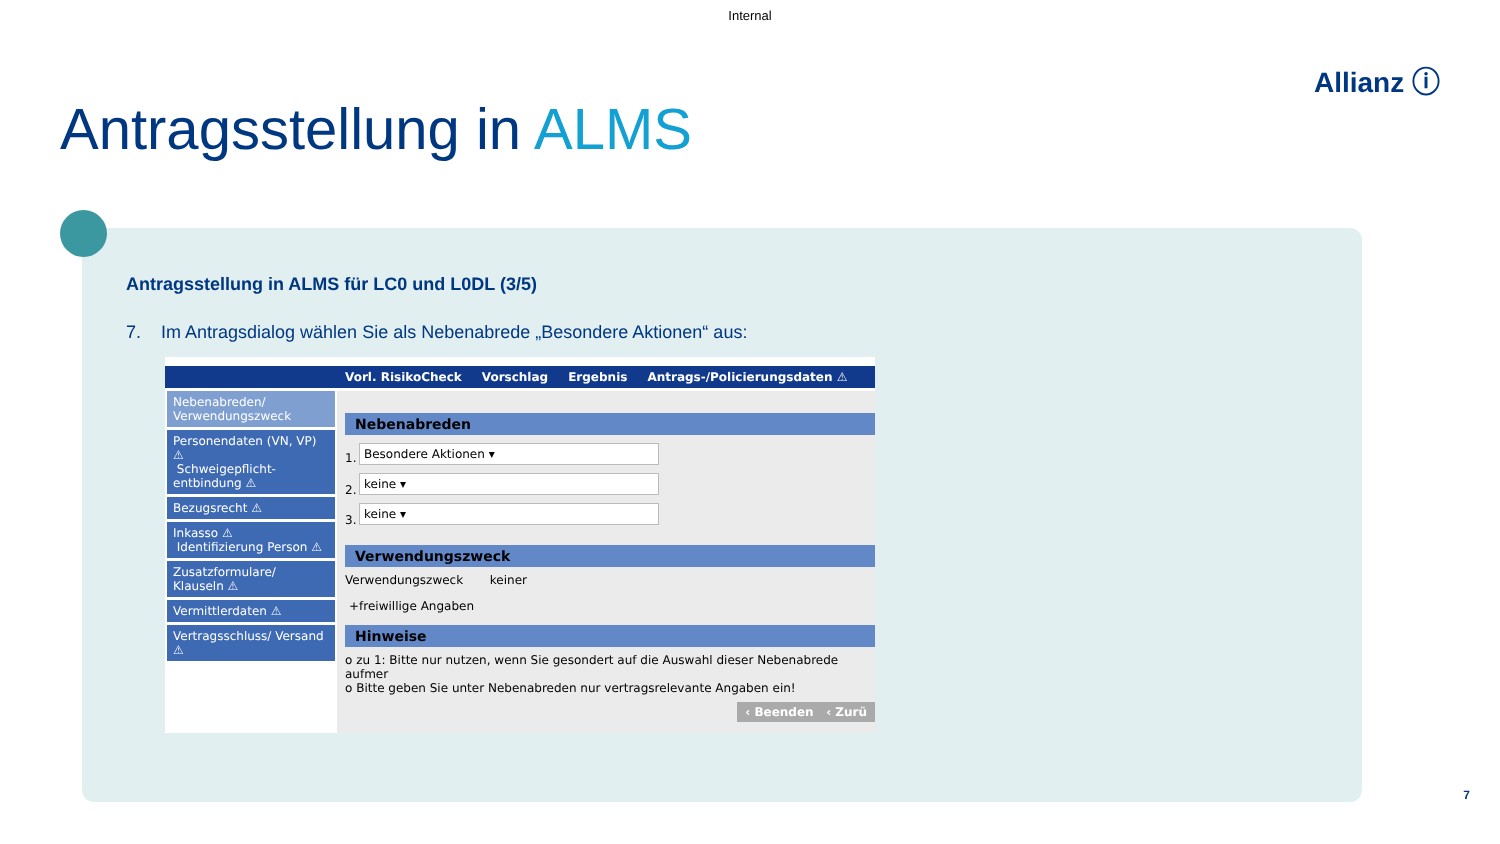Internal
Allianz ⓘ
Antragsstellung in ALMS
Antragsstellung in ALMS für LC0 und L0DL (3/5)
7. Im Antragsdialog wählen Sie als Nebenabrede „Besondere Aktionen“ aus:
Vorl. RisikoCheck Vorschlag Ergebnis Antrags-/Policierungsdaten ⚠
Nebenabreden/ Verwendungszweck
Personendaten (VN, VP) ⚠
Schweigepflicht-entbindung ⚠
Bezugsrecht ⚠
Inkasso ⚠
Identifizierung Person ⚠
Zusatzformulare/ Klauseln ⚠
Vermittlerdaten ⚠
Vertragsschluss/ Versand ⚠
Nebenabreden
1.
Besondere Aktionen ▾
2.
keine ▾
3.
keine ▾
Verwendungszweck
Verwendungszweck keiner
+freiwillige Angaben
Hinweise
o zu 1: Bitte nur nutzen, wenn Sie gesondert auf die Auswahl dieser Nebenabrede aufmer
o Bitte geben Sie unter Nebenabreden nur vertragsrelevante Angaben ein!
‹ Beenden ‹ Zurü
7